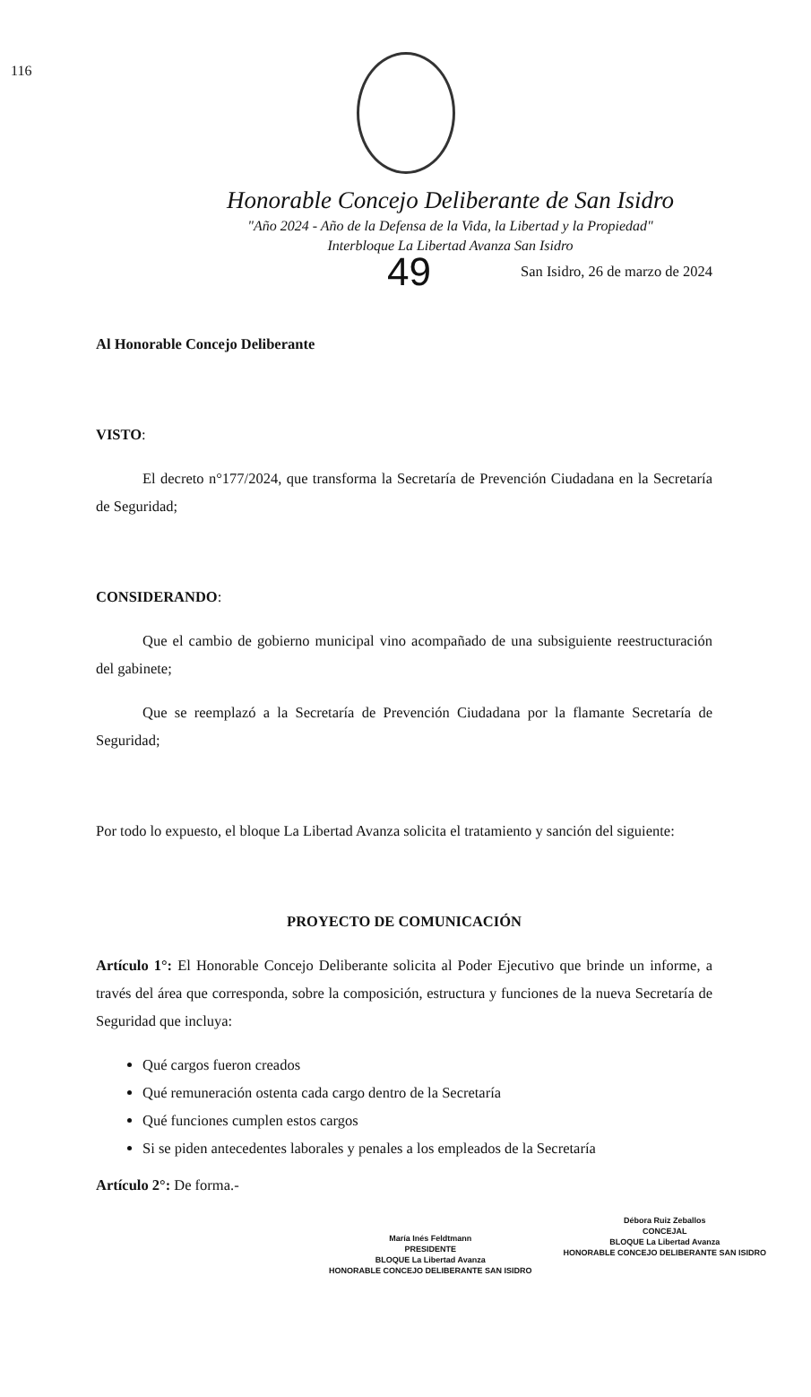116
Honorable Concejo Deliberante de San Isidro
"Año 2024 - Año de la Defensa de la Vida, la Libertad y la Propiedad"
Interbloque La Libertad Avanza San Isidro
49 San Isidro, 26 de marzo de 2024
Al Honorable Concejo Deliberante
VISTO:
El decreto n°177/2024, que transforma la Secretaría de Prevención Ciudadana en la Secretaría de Seguridad;
CONSIDERANDO:
Que el cambio de gobierno municipal vino acompañado de una subsiguiente reestructuración del gabinete;
Que se reemplazó a la Secretaría de Prevención Ciudadana por la flamante Secretaría de Seguridad;
Por todo lo expuesto, el bloque La Libertad Avanza solicita el tratamiento y sanción del siguiente:
PROYECTO DE COMUNICACIÓN
Artículo 1°: El Honorable Concejo Deliberante solicita al Poder Ejecutivo que brinde un informe, a través del área que corresponda, sobre la composición, estructura y funciones de la nueva Secretaría de Seguridad que incluya:
Qué cargos fueron creados
Qué remuneración ostenta cada cargo dentro de la Secretaría
Qué funciones cumplen estos cargos
Si se piden antecedentes laborales y penales a los empleados de la Secretaría
Artículo 2°: De forma.-
María Inés Feldtmann
PRESIDENTE
BLOQUE La Libertad Avanza
HONORABLE CONCEJO DELIBERANTE SAN ISIDRO
Débora Ruiz Zeballos
CONCEJAL
BLOQUE La Libertad Avanza
HONORABLE CONCEJO DELIBERANTE SAN ISIDRO